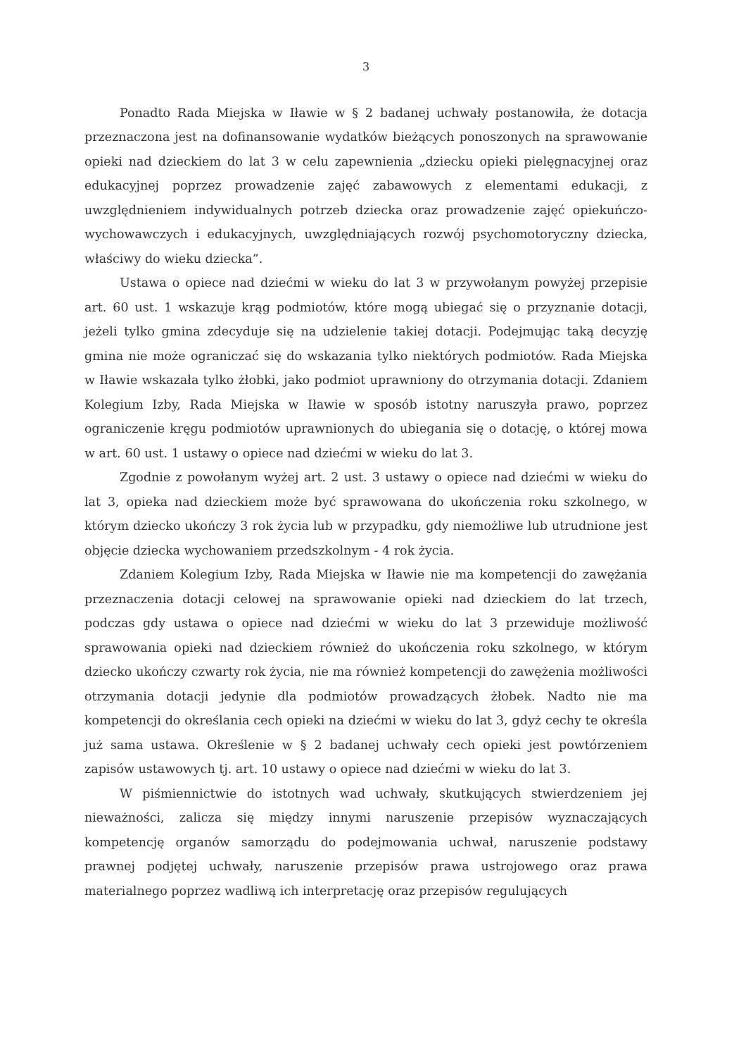3
Ponadto Rada Miejska w Iławie w § 2 badanej uchwały postanowiła, że dotacja przeznaczona jest na dofinansowanie wydatków bieżących ponoszonych na sprawowanie opieki nad dzieckiem do lat 3 w celu zapewnienia „dziecku opieki pielęgnacyjnej oraz edukacyjnej poprzez prowadzenie zajęć zabawowych z elementami edukacji, z uwzględnieniem indywidualnych potrzeb dziecka oraz prowadzenie zajęć opiekuńczo-wychowawczych i edukacyjnych, uwzględniających rozwój psychomotoryczny dziecka, właściwy do wieku dziecka”.
Ustawa o opiece nad dziećmi w wieku do lat 3 w przywołanym powyżej przepisie art. 60 ust. 1 wskazuje krąg podmiotów, które mogą ubiegać się o przyznanie dotacji, jeżeli tylko gmina zdecyduje się na udzielenie takiej dotacji. Podejmując taką decyzję gmina nie może ograniczać się do wskazania tylko niektórych podmiotów. Rada Miejska w Iławie wskazała tylko żłobki, jako podmiot uprawniony do otrzymania dotacji. Zdaniem Kolegium Izby, Rada Miejska w Iławie w sposób istotny naruszyła prawo, poprzez ograniczenie kręgu podmiotów uprawnionych do ubiegania się o dotację, o której mowa w art. 60 ust. 1 ustawy o opiece nad dziećmi w wieku do lat 3.
Zgodnie z powołanym wyżej art. 2 ust. 3 ustawy o opiece nad dziećmi w wieku do lat 3, opieka nad dzieckiem może być sprawowana do ukończenia roku szkolnego, w którym dziecko ukończy 3 rok życia lub w przypadku, gdy niemożliwe lub utrudnione jest objęcie dziecka wychowaniem przedszkolnym - 4 rok życia.
Zdaniem Kolegium Izby, Rada Miejska w Iławie nie ma kompetencji do zawężania przeznaczenia dotacji celowej na sprawowanie opieki nad dzieckiem do lat trzech, podczas gdy ustawa o opiece nad dziećmi w wieku do lat 3 przewiduje możliwość sprawowania opieki nad dzieckiem również do ukończenia roku szkolnego, w którym dziecko ukończy czwarty rok życia, nie ma również kompetencji do zawężenia możliwości otrzymania dotacji jedynie dla podmiotów prowadzących żłobek. Nadto nie ma kompetencji do określania cech opieki na dziećmi w wieku do lat 3, gdyż cechy te określa już sama ustawa. Określenie w § 2 badanej uchwały cech opieki jest powtórzeniem zapisów ustawowych tj. art. 10 ustawy o opiece nad dziećmi w wieku do lat 3.
W piśmiennictwie do istotnych wad uchwały, skutkujących stwierdzeniem jej nieważności, zalicza się między innymi naruszenie przepisów wyznaczających kompetencję organów samorządu do podejmowania uchwał, naruszenie podstawy prawnej podjętej uchwały, naruszenie przepisów prawa ustrojowego oraz prawa materialnego poprzez wadliwą ich interpretację oraz przepisów regulujących